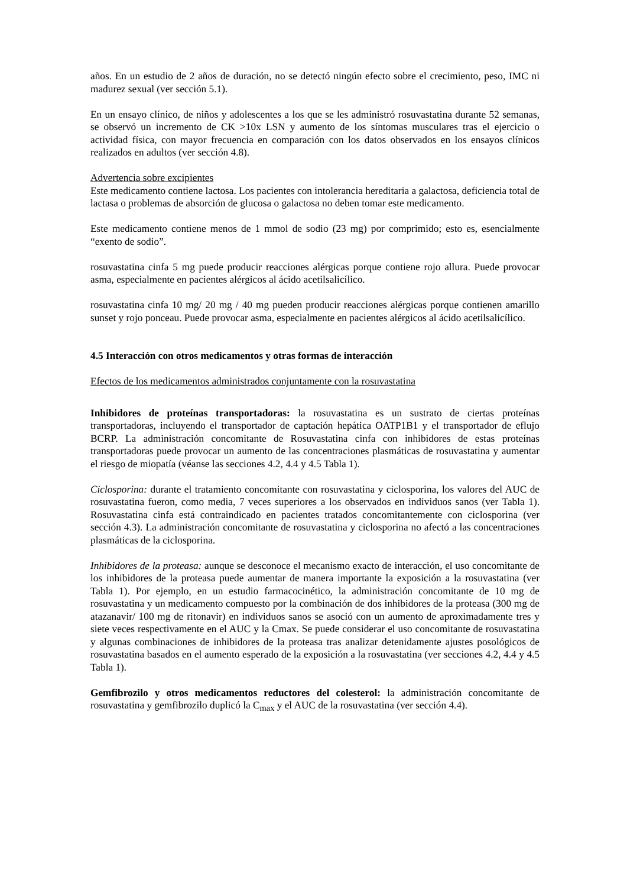años. En un estudio de 2 años de duración, no se detectó ningún efecto sobre el crecimiento, peso, IMC ni madurez sexual (ver sección 5.1).
En un ensayo clínico, de niños y adolescentes a los que se les administró rosuvastatina durante 52 semanas, se observó un incremento de CK >10x LSN y aumento de los síntomas musculares tras el ejercicio o actividad física, con mayor frecuencia en comparación con los datos observados en los ensayos clínicos realizados en adultos (ver sección 4.8).
Advertencia sobre excipientes
Este medicamento contiene lactosa. Los pacientes con intolerancia hereditaria a galactosa, deficiencia total de lactasa o problemas de absorción de glucosa o galactosa no deben tomar este medicamento.
Este medicamento contiene menos de 1 mmol de sodio (23 mg) por comprimido; esto es, esencialmente “exento de sodio”.
rosuvastatina cinfa 5 mg puede producir reacciones alérgicas porque contiene rojo allura. Puede provocar asma, especialmente en pacientes alérgicos al ácido acetilsalicílico.
rosuvastatina cinfa 10 mg/ 20 mg / 40 mg pueden producir reacciones alérgicas porque contienen amarillo sunset y rojo ponceau. Puede provocar asma, especialmente en pacientes alérgicos al ácido acetilsalicílico.
4.5 Interacción con otros medicamentos y otras formas de interacción
Efectos de los medicamentos administrados conjuntamente con la rosuvastatina
Inhibidores de proteínas transportadoras: la rosuvastatina es un sustrato de ciertas proteínas transportadoras, incluyendo el transportador de captación hepática OATP1B1 y el transportador de eflujo BCRP. La administración concomitante de Rosuvastatina cinfa con inhibidores de estas proteínas transportadoras puede provocar un aumento de las concentraciones plasmáticas de rosuvastatina y aumentar el riesgo de miopatía (véanse las secciones 4.2, 4.4 y 4.5 Tabla 1).
Ciclosporina: durante el tratamiento concomitante con rosuvastatina y ciclosporina, los valores del AUC de rosuvastatina fueron, como media, 7 veces superiores a los observados en individuos sanos (ver Tabla 1). Rosuvastatina cinfa está contraindicado en pacientes tratados concomitantemente con ciclosporina (ver sección 4.3). La administración concomitante de rosuvastatina y ciclosporina no afectó a las concentraciones plasmáticas de la ciclosporina.
Inhibidores de la proteasa: aunque se desconoce el mecanismo exacto de interacción, el uso concomitante de los inhibidores de la proteasa puede aumentar de manera importante la exposición a la rosuvastatina (ver Tabla 1). Por ejemplo, en un estudio farmacocinético, la administración concomitante de 10 mg de rosuvastatina y un medicamento compuesto por la combinación de dos inhibidores de la proteasa (300 mg de atazanavir/ 100 mg de ritonavir) en individuos sanos se asoció con un aumento de aproximadamente tres y siete veces respectivamente en el AUC y la Cmax. Se puede considerar el uso concomitante de rosuvastatina y algunas combinaciones de inhibidores de la proteasa tras analizar detenidamente ajustes posológicos de rosuvastatina basados en el aumento esperado de la exposición a la rosuvastatina (ver secciones 4.2, 4.4 y 4.5 Tabla 1).
Gemfibrozilo y otros medicamentos reductores del colesterol: la administración concomitante de rosuvastatina y gemfibrozilo duplicó la C<sub>max</sub> y el AUC de la rosuvastatina (ver sección 4.4).